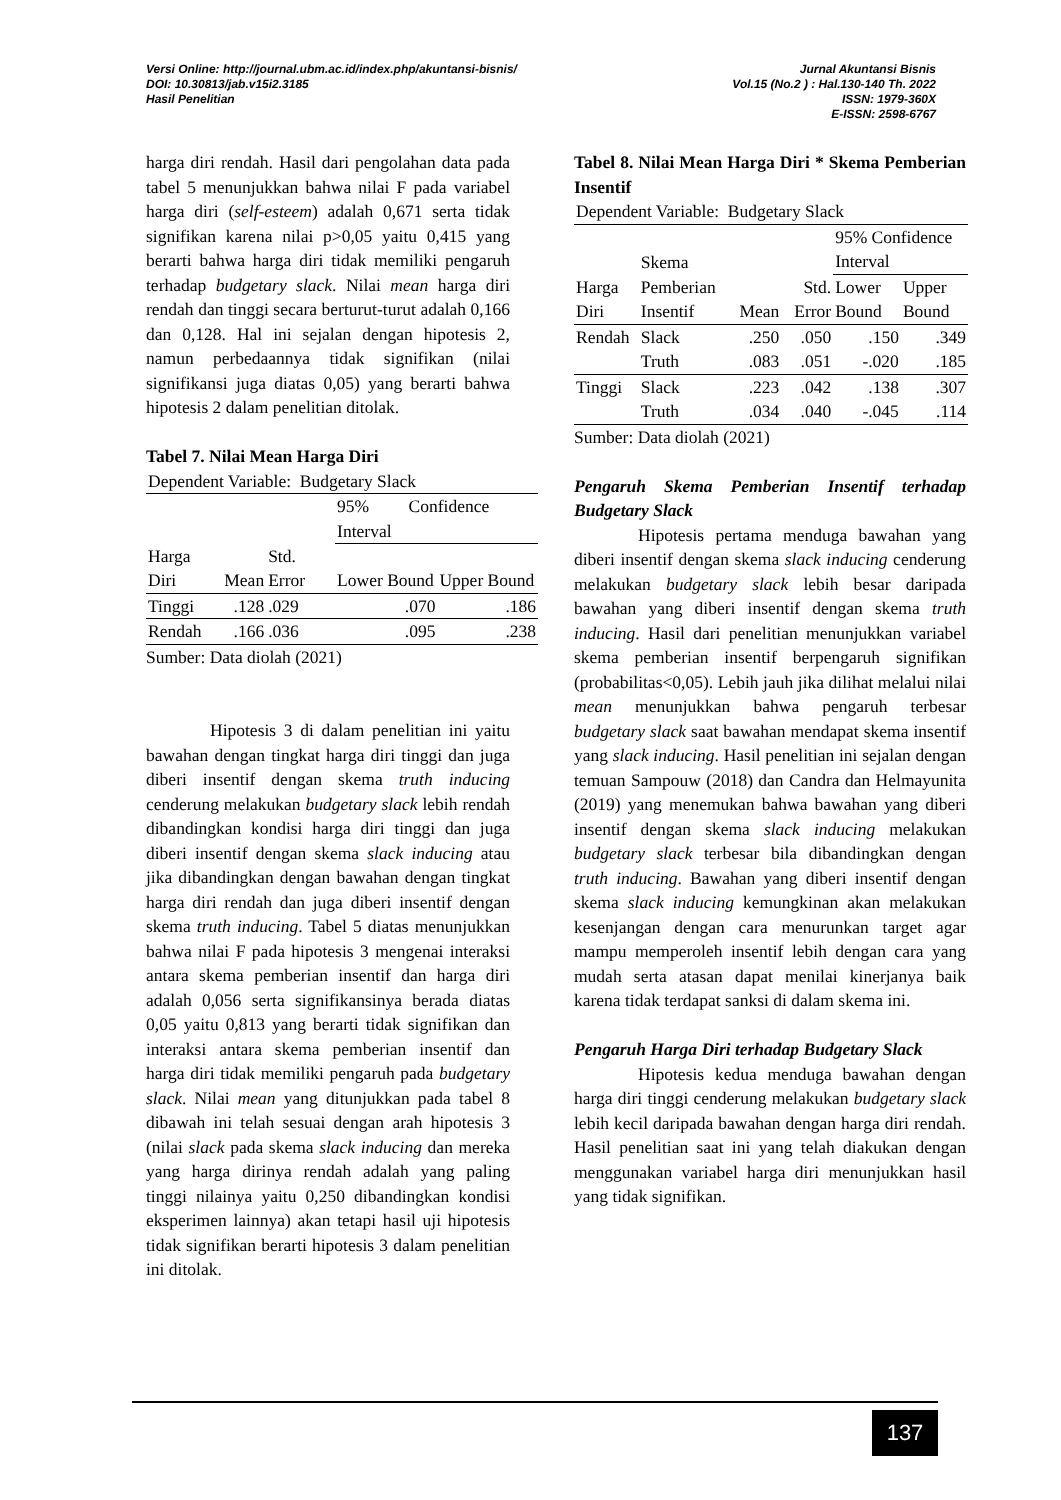Versi Online: http://journal.ubm.ac.id/index.php/akuntansi-bisnis/
DOI: 10.30813/jab.v15i2.3185
Hasil Penelitian
Jurnal Akuntansi Bisnis
Vol.15 (No.2 ) : Hal.130-140 Th. 2022
ISSN: 1979-360X
E-ISSN: 2598-6767
harga diri rendah. Hasil dari pengolahan data pada tabel 5 menunjukkan bahwa nilai F pada variabel harga diri (self-esteem) adalah 0,671 serta tidak signifikan karena nilai p>0,05 yaitu 0,415 yang berarti bahwa harga diri tidak memiliki pengaruh terhadap budgetary slack. Nilai mean harga diri rendah dan tinggi secara berturut-turut adalah 0,166 dan 0,128. Hal ini sejalan dengan hipotesis 2, namun perbedaannya tidak signifikan (nilai signifikansi juga diatas 0,05) yang berarti bahwa hipotesis 2 dalam penelitian ditolak.
Tabel 7. Nilai Mean Harga Diri
| Dependent Variable: Budgetary Slack | | | | |
| | | | 95% Confidence Interval | |
| Harga Diri | Mean | Std. Error | Lower Bound | Upper Bound |
| Tinggi | .128 | .029 | .070 | .186 |
| Rendah | .166 | .036 | .095 | .238 |
Sumber: Data diolah (2021)
Hipotesis 3 di dalam penelitian ini yaitu bawahan dengan tingkat harga diri tinggi dan juga diberi insentif dengan skema truth inducing cenderung melakukan budgetary slack lebih rendah dibandingkan kondisi harga diri tinggi dan juga diberi insentif dengan skema slack inducing atau jika dibandingkan dengan bawahan dengan tingkat harga diri rendah dan juga diberi insentif dengan skema truth inducing. Tabel 5 diatas menunjukkan bahwa nilai F pada hipotesis 3 mengenai interaksi antara skema pemberian insentif dan harga diri adalah 0,056 serta signifikansinya berada diatas 0,05 yaitu 0,813 yang berarti tidak signifikan dan interaksi antara skema pemberian insentif dan harga diri tidak memiliki pengaruh pada budgetary slack. Nilai mean yang ditunjukkan pada tabel 8 dibawah ini telah sesuai dengan arah hipotesis 3 (nilai slack pada skema slack inducing dan mereka yang harga dirinya rendah adalah yang paling tinggi nilainya yaitu 0,250 dibandingkan kondisi eksperimen lainnya) akan tetapi hasil uji hipotesis tidak signifikan berarti hipotesis 3 dalam penelitian ini ditolak.
Tabel 8. Nilai Mean Harga Diri * Skema Pemberian Insentif
| Dependent Variable: Budgetary Slack | | | | | |
| | Skema | | | 95% Confidence Interval | |
| Harga Diri | Pemberian Insentif | Mean | Std. Error | Lower Bound | Upper Bound |
| Rendah | Slack | .250 | .050 | .150 | .349 |
| | Truth | .083 | .051 | -.020 | .185 |
| Tinggi | Slack | .223 | .042 | .138 | .307 |
| | Truth | .034 | .040 | -.045 | .114 |
Sumber: Data diolah (2021)
Pengaruh Skema Pemberian Insentif terhadap Budgetary Slack
Hipotesis pertama menduga bawahan yang diberi insentif dengan skema slack inducing cenderung melakukan budgetary slack lebih besar daripada bawahan yang diberi insentif dengan skema truth inducing. Hasil dari penelitian menunjukkan variabel skema pemberian insentif berpengaruh signifikan (probabilitas<0,05). Lebih jauh jika dilihat melalui nilai mean menunjukkan bahwa pengaruh terbesar budgetary slack saat bawahan mendapat skema insentif yang slack inducing. Hasil penelitian ini sejalan dengan temuan Sampouw (2018) dan Candra dan Helmayunita (2019) yang menemukan bahwa bawahan yang diberi insentif dengan skema slack inducing melakukan budgetary slack terbesar bila dibandingkan dengan truth inducing. Bawahan yang diberi insentif dengan skema slack inducing kemungkinan akan melakukan kesenjangan dengan cara menurunkan target agar mampu memperoleh insentif lebih dengan cara yang mudah serta atasan dapat menilai kinerjanya baik karena tidak terdapat sanksi di dalam skema ini.
Pengaruh Harga Diri terhadap Budgetary Slack
Hipotesis kedua menduga bawahan dengan harga diri tinggi cenderung melakukan budgetary slack lebih kecil daripada bawahan dengan harga diri rendah. Hasil penelitian saat ini yang telah diakukan dengan menggunakan variabel harga diri menunjukkan hasil yang tidak signifikan.
137